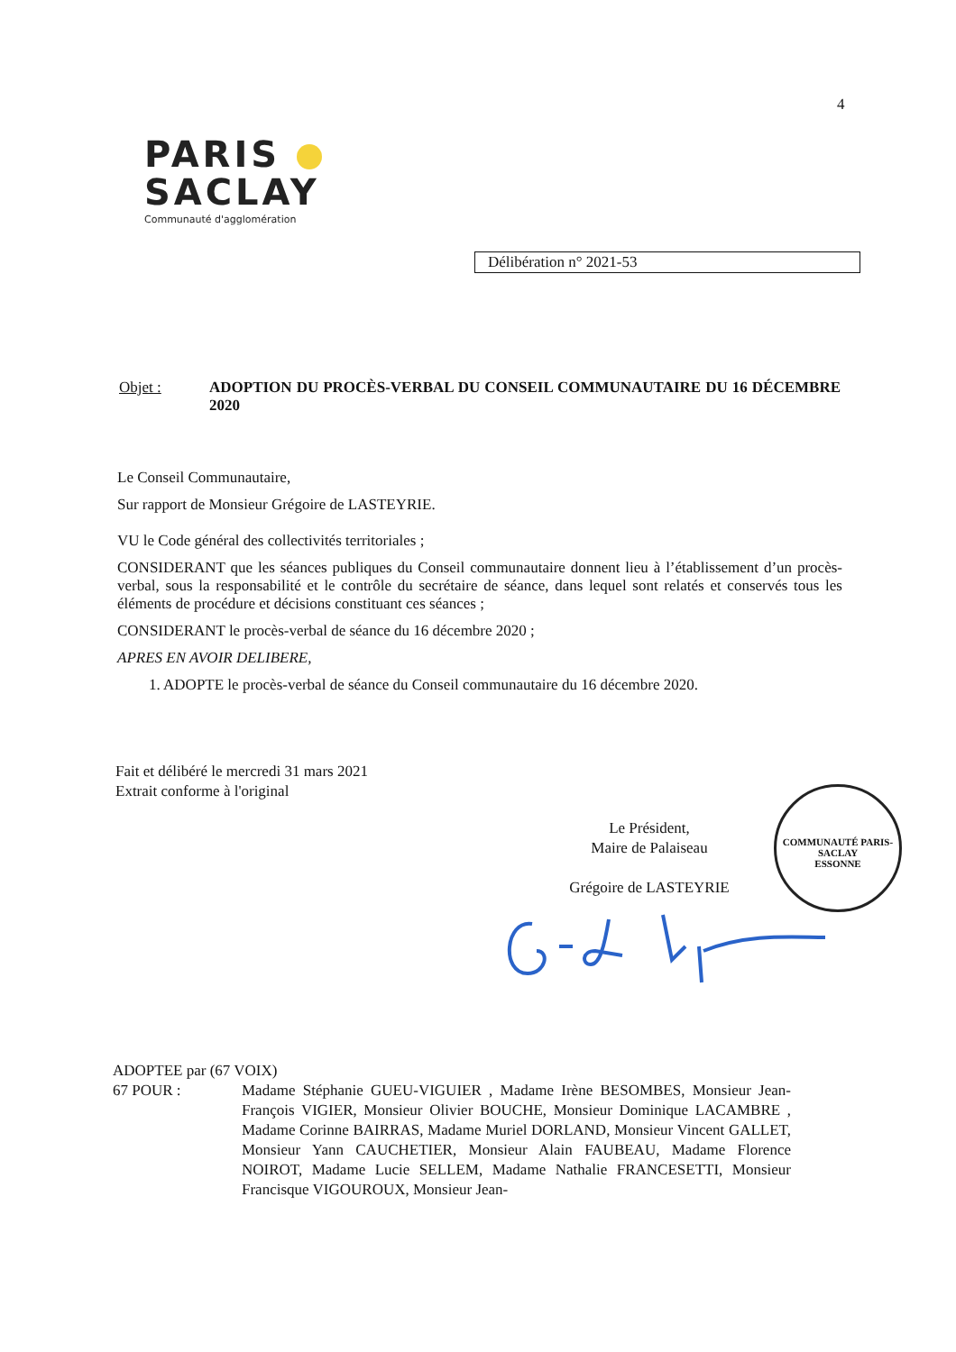4
PARIS
SACLAY
Communauté d'agglomération
Délibération n° 2021-53
Objet : ADOPTION DU PROCÈS-VERBAL DU CONSEIL COMMUNAUTAIRE DU 16 DÉCEMBRE 2020
Le Conseil Communautaire,
Sur rapport de Monsieur Grégoire de LASTEYRIE.
VU le Code général des collectivités territoriales ;
CONSIDERANT que les séances publiques du Conseil communautaire donnent lieu à l’établissement d’un procès-verbal, sous la responsabilité et le contrôle du secrétaire de séance, dans lequel sont relatés et conservés tous les éléments de procédure et décisions constituant ces séances ;
CONSIDERANT le procès-verbal de séance du 16 décembre 2020 ;
APRES EN AVOIR DELIBERE,
1. ADOPTE le procès-verbal de séance du Conseil communautaire du 16 décembre 2020.
Fait et délibéré le mercredi 31 mars 2021
Extrait conforme à l'original
Le Président,
Maire de Palaiseau
Grégoire de LASTEYRIE
COMMUNAUTÉ PARIS-SACLAY
ESSONNE
ADOPTEE par (67 VOIX)
67 POUR : Madame Stéphanie GUEU-VIGUIER , Madame Irène BESOMBES, Monsieur Jean-François VIGIER, Monsieur Olivier BOUCHE, Monsieur Dominique LACAMBRE , Madame Corinne BAIRRAS, Madame Muriel DORLAND, Monsieur Vincent GALLET, Monsieur Yann CAUCHETIER, Monsieur Alain FAUBEAU, Madame Florence NOIROT, Madame Lucie SELLEM, Madame Nathalie FRANCESETTI, Monsieur Francisque VIGOUROUX, Monsieur Jean-